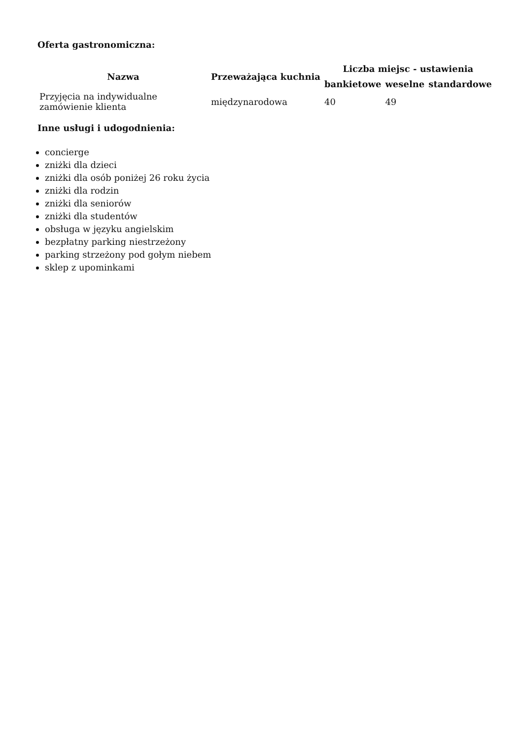Oferta gastronomiczna:
| Nazwa | Przeważająca kuchnia | Liczba miejsc - ustawienia | | |
| --- | --- | --- | --- | --- |
| | | bankietowe | weselne | standardowe |
| Przyjęcia na indywidualne zamówienie klienta | międzynarodowa | 40 | 49 | |
Inne usługi i udogodnienia:
concierge
zniżki dla dzieci
zniżki dla osób poniżej 26 roku życia
zniżki dla rodzin
zniżki dla seniorów
zniżki dla studentów
obsługa w języku angielskim
bezpłatny parking niestrzeżony
parking strzeżony pod gołym niebem
sklep z upominkami